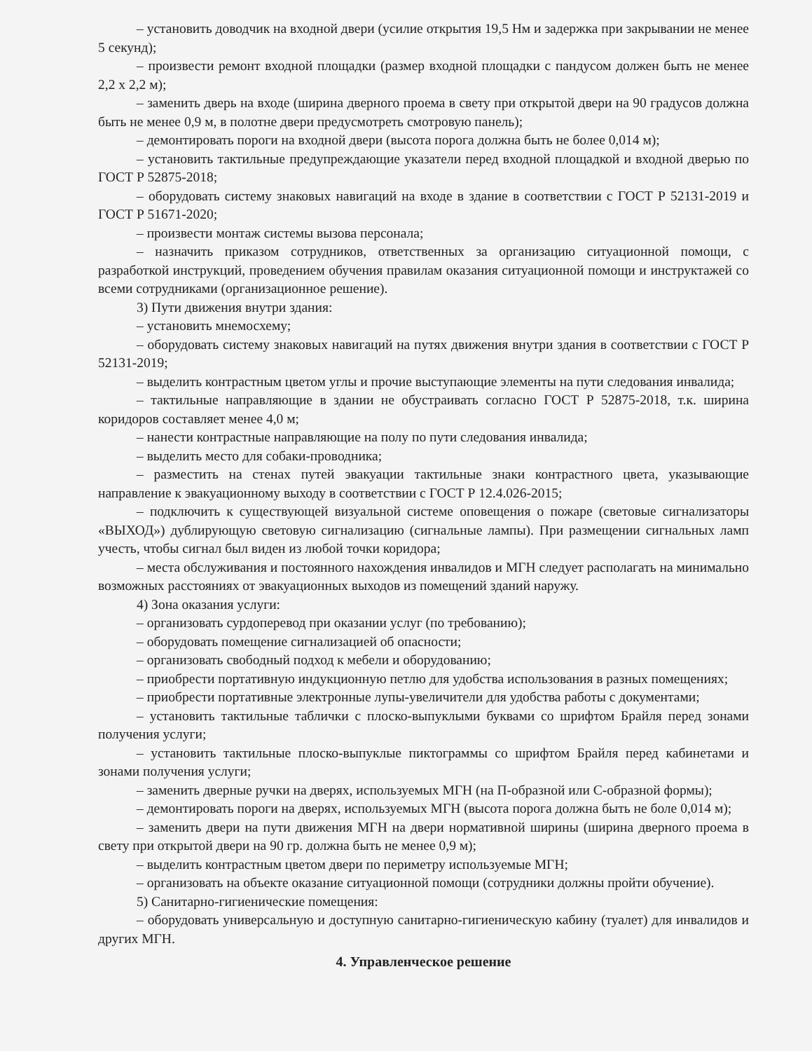– установить доводчик на входной двери (усилие открытия 19,5 Нм и задержка при закрывании не менее 5 секунд);
– произвести ремонт входной площадки (размер входной площадки с пандусом должен быть не менее 2,2 х 2,2 м);
– заменить дверь на входе (ширина дверного проема в свету при открытой двери на 90 градусов должна быть не менее 0,9 м, в полотне двери предусмотреть смотровую панель);
– демонтировать пороги на входной двери (высота порога должна быть не более 0,014 м);
– установить тактильные предупреждающие указатели перед входной площадкой и входной дверью по ГОСТ Р 52875-2018;
– оборудовать систему знаковых навигаций на входе в здание в соответствии с ГОСТ Р 52131-2019 и ГОСТ Р 51671-2020;
– произвести монтаж системы вызова персонала;
– назначить приказом сотрудников, ответственных за организацию ситуационной помощи, с разработкой инструкций, проведением обучения правилам оказания ситуационной помощи и инструктажей со всеми сотрудниками (организационное решение).
3) Пути движения внутри здания:
– установить мнемосхему;
– оборудовать систему знаковых навигаций на путях движения внутри здания в соответствии с ГОСТ Р 52131-2019;
– выделить контрастным цветом углы и прочие выступающие элементы на пути следования инвалида;
– тактильные направляющие в здании не обустраивать согласно ГОСТ Р 52875-2018, т.к. ширина коридоров составляет менее 4,0 м;
– нанести контрастные направляющие на полу по пути следования инвалида;
– выделить место для собаки-проводника;
– разместить на стенах путей эвакуации тактильные знаки контрастного цвета, указывающие направление к эвакуационному выходу в соответствии с ГОСТ Р 12.4.026-2015;
– подключить к существующей визуальной системе оповещения о пожаре (световые сигнализаторы «ВЫХОД») дублирующую световую сигнализацию (сигнальные лампы). При размещении сигнальных ламп учесть, чтобы сигнал был виден из любой точки коридора;
– места обслуживания и постоянного нахождения инвалидов и МГН следует располагать на минимально возможных расстояниях от эвакуационных выходов из помещений зданий наружу.
4) Зона оказания услуги:
– организовать сурдоперевод при оказании услуг (по требованию);
– оборудовать помещение сигнализацией об опасности;
– организовать свободный подход к мебели и оборудованию;
– приобрести портативную индукционную петлю для удобства использования в разных помещениях;
– приобрести портативные электронные лупы-увеличители для удобства работы с документами;
– установить тактильные таблички с плоско-выпуклыми буквами со шрифтом Брайля перед зонами получения услуги;
– установить тактильные плоско-выпуклые пиктограммы со шрифтом Брайля перед кабинетами и зонами получения услуги;
– заменить дверные ручки на дверях, используемых МГН (на П-образной или С-образной формы);
– демонтировать пороги на дверях, используемых МГН (высота порога должна быть не боле 0,014 м);
– заменить двери на пути движения МГН на двери нормативной ширины (ширина дверного проема в свету при открытой двери на 90 гр. должна быть не менее 0,9 м);
– выделить контрастным цветом двери по периметру используемые МГН;
– организовать на объекте оказание ситуационной помощи (сотрудники должны пройти обучение).
5) Санитарно-гигиенические помещения:
– оборудовать универсальную и доступную санитарно-гигиеническую кабину (туалет) для инвалидов и других МГН.
4. Управленческое решение